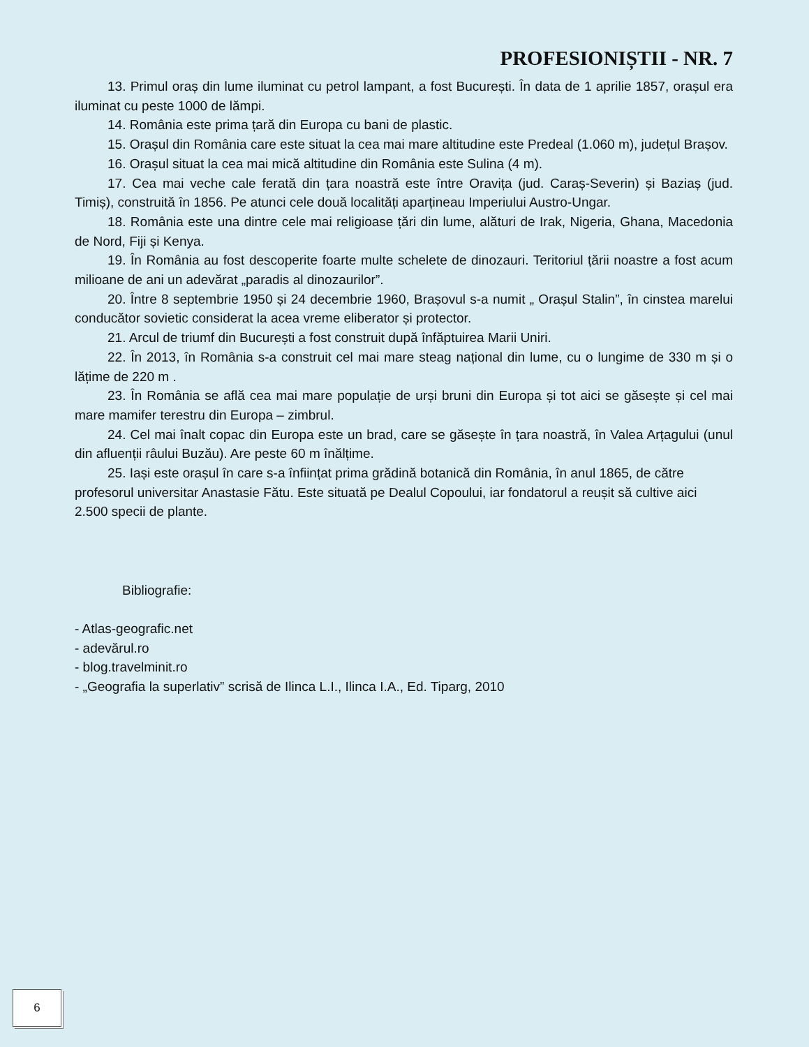PROFESIONIȘTII - NR. 7
13. Primul oraș din lume iluminat cu petrol lampant, a fost București. În data de 1 aprilie 1857, orașul era iluminat cu peste 1000 de lămpi.
14. România este prima țară din Europa cu bani de plastic.
15. Orașul din România care este situat la cea mai mare altitudine este Predeal (1.060 m), județul Brașov.
16. Orașul situat la cea mai mică altitudine din România este Sulina (4 m).
17. Cea mai veche cale ferată din țara noastră este între Oravița (jud. Caraș-Severin) și Baziaș (jud. Timiș), construită în 1856. Pe atunci cele două localități aparțineau Imperiului Austro-Ungar.
18. România este una dintre cele mai religioase țări din lume, alături de Irak, Nigeria, Ghana, Macedonia de Nord, Fiji și Kenya.
19. În România au fost descoperite foarte multe schelete de dinozauri. Teritoriul țării noastre a fost acum milioane de ani un adevărat „paradis al dinozaurilor”.
20. Între 8 septembrie 1950 și 24 decembrie 1960, Brașovul s-a numit „ Orașul Stalin”, în cinstea marelui conducător sovietic considerat la acea vreme eliberator și protector.
21. Arcul de triumf din București a fost construit după înfăptuirea Marii Uniri.
22. În 2013, în România s-a construit cel mai mare steag național din lume, cu o lungime de 330 m și o lățime de 220 m .
23. În România se află cea mai mare populație de urși bruni din Europa și tot aici se găsește și cel mai mare mamifer terestru din Europa – zimbrul.
24. Cel mai înalt copac din Europa este un brad, care se găsește în țara noastră, în Valea Arțagului (unul din afluenții râului Buzău). Are peste 60 m înălțime.
25. Iași este orașul în care s-a înființat prima grădină botanică din România, în anul 1865, de către profesorul universitar Anastasie Fătu. Este situată pe Dealul Copoului, iar fondatorul a reușit să cultive aici 2.500 specii de plante.
Bibliografie:
- Atlas-geografic.net
- adevărul.ro
- blog.travelminit.ro
- „Geografia la superlativ” scrisă de Ilinca L.I., Ilinca I.A., Ed. Tiparg, 2010
6